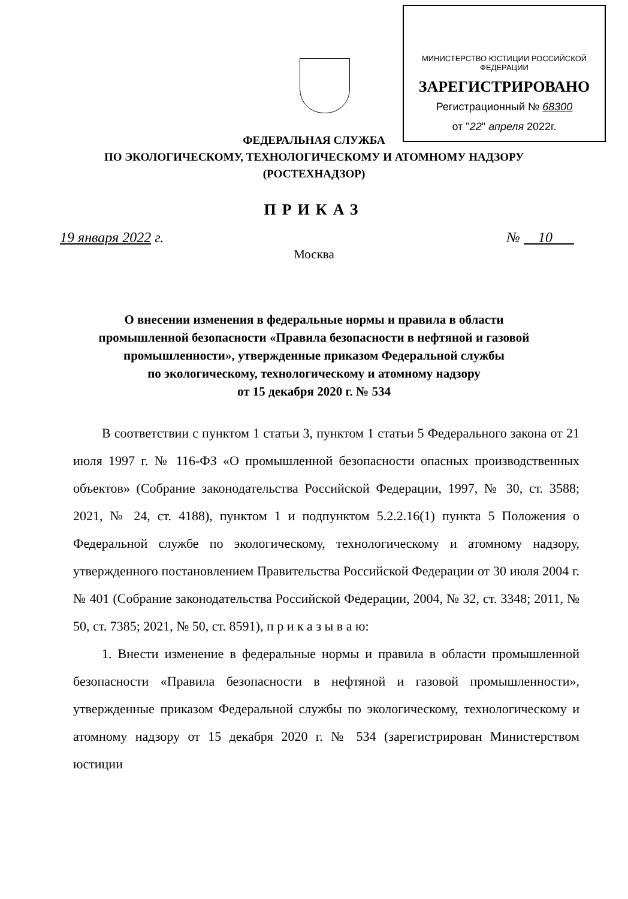МИНИСТЕРСТВО ЮСТИЦИИ РОССИЙСКОЙ ФЕДЕРАЦИИ
ЗАРЕГИСТРИРОВАНО
Регистрационный № 68300
от "22" апреля 2022г.
ФЕДЕРАЛЬНАЯ СЛУЖБА
ПО ЭКОЛОГИЧЕСКОМУ, ТЕХНОЛОГИЧЕСКОМУ И АТОМНОМУ НАДЗОРУ
(РОСТЕХНАДЗОР)
ПРИКАЗ
19 января 2022 г. № 10
Москва
О внесении изменения в федеральные нормы и правила в области
промышленной безопасности «Правила безопасности в нефтяной и газовой
промышленности», утвержденные приказом Федеральной службы
по экологическому, технологическому и атомному надзору
от 15 декабря 2020 г. № 534
В соответствии с пунктом 1 статьи 3, пунктом 1 статьи 5 Федерального закона от 21 июля 1997 г. № 116-ФЗ «О промышленной безопасности опасных производственных объектов» (Собрание законодательства Российской Федерации, 1997, № 30, ст. 3588; 2021, № 24, ст. 4188), пунктом 1 и подпунктом 5.2.2.16(1) пункта 5 Положения о Федеральной службе по экологическому, технологическому и атомному надзору, утвержденного постановлением Правительства Российской Федерации от 30 июля 2004 г. № 401 (Собрание законодательства Российской Федерации, 2004, № 32, ст. 3348; 2011, № 50, ст. 7385; 2021, № 50, ст. 8591), п р и к а з ы в а ю:
1. Внести изменение в федеральные нормы и правила в области промышленной безопасности «Правила безопасности в нефтяной и газовой промышленности», утвержденные приказом Федеральной службы по экологическому, технологическому и атомному надзору от 15 декабря 2020 г. № 534 (зарегистрирован Министерством юстиции